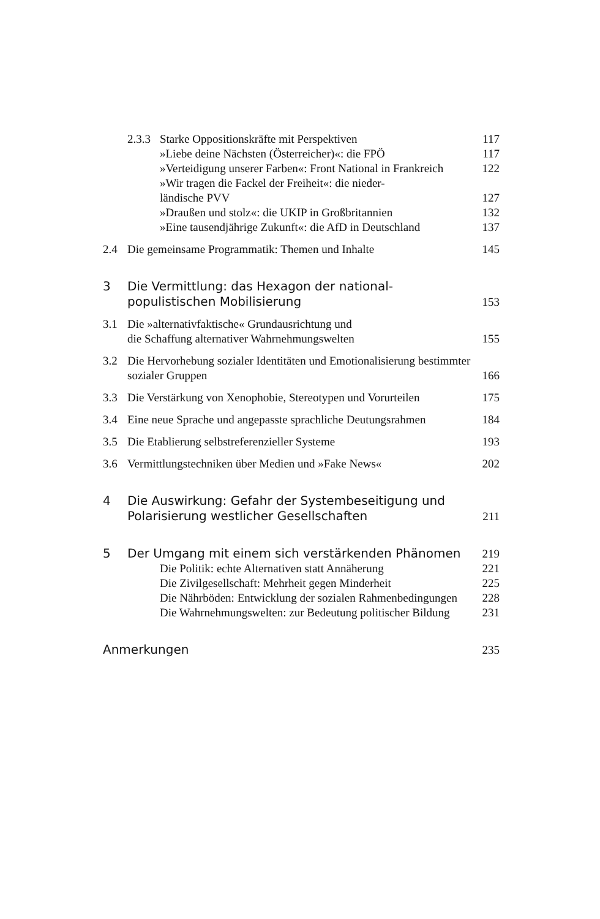2.3.3
Starke Oppositionskräfte mit Perspektiven
117
»Liebe deine Nächsten (Österreicher)«: die FPÖ
117
»Verteidigung unserer Farben«: Front National in Frankreich
122
»Wir tragen die Fackel der Freiheit«: die nieder-
ländische PVV
127
»Draußen und stolz«: die UKIP in Großbritannien
132
»Eine tausendjährige Zukunft«: die AfD in Deutschland
137
2.4 Die gemeinsame Programmatik: Themen und Inhalte
145
3 Die Vermittlung: das Hexagon der national-
populistischen Mobilisierung
153
3.1 Die »alternativfaktische« Grundausrichtung und
die Schaffung alternativer Wahrnehmungswelten
155
3.2 Die Hervorhebung sozialer Identitäten und Emotionalisierung bestimmter sozialer Gruppen
166
3.3 Die Verstärkung von Xenophobie, Stereotypen und Vorurteilen
175
3.4 Eine neue Sprache und angepasste sprachliche Deutungsrahmen
184
3.5 Die Etablierung selbstreferenzieller Systeme
193
3.6 Vermittlungstechniken über Medien und »Fake News«
202
4 Die Auswirkung: Gefahr der Systembeseitigung und
Polarisierung westlicher Gesellschaften
211
5 Der Umgang mit einem sich verstärkenden Phänomen
219
Die Politik: echte Alternativen statt Annäherung
221
Die Zivilgesellschaft: Mehrheit gegen Minderheit
225
Die Nährböden: Entwicklung der sozialen Rahmenbedingungen
228
Die Wahrnehmungswelten: zur Bedeutung politischer Bildung
231
Anmerkungen 235